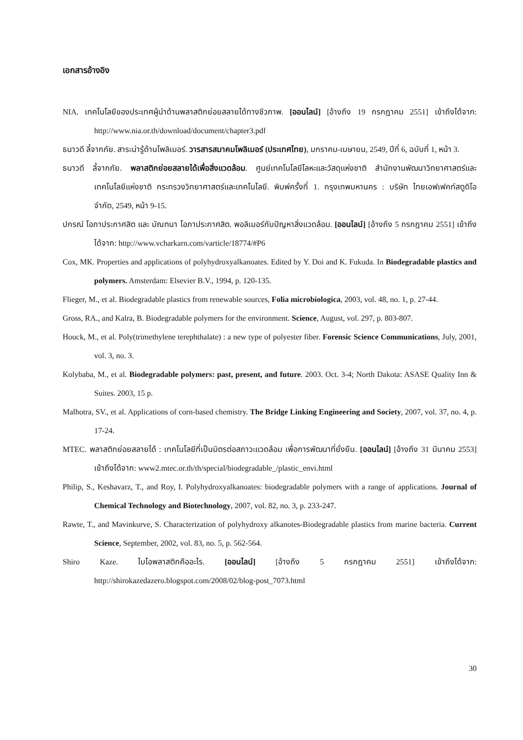เอกสารอ้างอิง
NIA. เทคโนโลยีของประเทศผู้นำด้านพลาสติกย่อยสลายได้ทางชีวภาพ. [ออนไลน์] [อ้างถึง 19 กรกฎาคม 2551] เข้าถึงได้จาก: http://www.nia.or.th/download/document/chapter3.pdf
ธนาวดี ลี้จากภัย. สาระน่ารู้ด้านโพลิเมอร์. วารสารสมาคมโพลิเมอร์ (ประเทศไทย), มกราคม-เมษายน, 2549, ปีที่ 6, ฉบับที่ 1, หน้า 3.
ธนาวดี ลี้จากภัย. พลาสติกย่อยสลายได้เพื่อสิ่งแวดล้อม. ศูนย์เทคโนโลยีโลหะและวัสดุแห่งชาติ สำนักงานพัฒนาวิทยาศาสตร์และเทคโนโลยีแห่งชาติ กระทรวงวิทยาศาสตร์และเทคโนโลยี. พิมพ์ครั้งที่ 1. กรุงเทพมหานคร : บริษัท ไทยเอฟเฟคท์สตูดิโอ จำกัด, 2549, หน้า 9-15.
ปกรณ์ โอภาประกาศสิต และ มัณฑนา โอภาประกาศสิต. พอลิเมอร์กับปัญหาสิ่งแวดล้อม. [ออนไลน์] [อ้างถึง 5 กรกฎาคม 2551] เข้าถึงได้จาก: http://www.vcharkarn.com/varticle/18774/#P6
Cox, MK. Properties and applications of polyhydroxyalkanoates. Edited by Y. Doi and K. Fukuda. In Biodegradable plastics and polymers. Amsterdam: Elsevier B.V., 1994, p. 120-135.
Flieger, M., et al. Biodegradable plastics from renewable sources, Folia microbiologica, 2003, vol. 48, no. 1, p. 27-44.
Gross, RA., and Kalra, B. Biodegradable polymers for the environment. Science, August, vol. 297, p. 803-807.
Houck, M., et al. Poly(trimethylene terephthalate) : a new type of polyester fiber. Forensic Science Communications, July, 2001, vol. 3, no. 3.
Kolybaba, M., et al. Biodegradable polymers: past, present, and future. 2003. Oct. 3-4; North Dakota: ASASE Quality Inn & Suites. 2003, 15 p.
Malhotra, SV., et al. Applications of corn-based chemistry. The Bridge Linking Engineering and Society, 2007, vol. 37, no. 4, p. 17-24.
MTEC. พลาสติกย่อยสลายได้ : เทคโนโลยีที่เป็นมิตรต่อสภาวะแวดล้อม เพื่อการพัฒนาที่ยั่งยืน. [ออนไลน์] [อ้างถึง 31 มีนาคม 2553] เข้าถึงได้จาก: www2.mtec.or.th/th/special/biodegradable_/plastic_envi.html
Philip, S., Keshavarz, T., and Roy, I. Polyhydroxyalkanoates: biodegradable polymers with a range of applications. Journal of Chemical Technology and Biotechnology, 2007, vol. 82, no. 3, p. 233-247.
Rawte, T., and Mavinkurve, S. Characterization of polyhydroxy alkanotes-Biodegradable plastics from marine bacteria. Current Science, September, 2002, vol. 83, no. 5, p. 562-564.
Shiro Kaze. ไบโอพลาสติกคืออะไร. [ออนไลน์] [อ้างถึง 5 กรกฎาคม 2551] เข้าถึงได้จาก: http://shirokazedazero.blogspot.com/2008/02/blog-post_7073.html
30